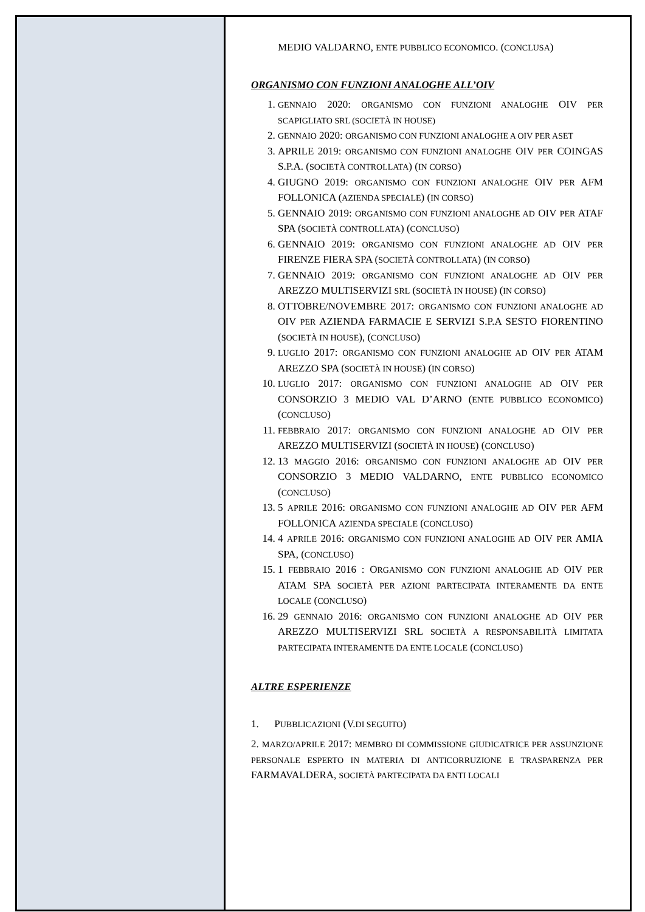MEDIO VALDARNO, ENTE PUBBLICO ECONOMICO. (CONCLUSA)
ORGANISMO CON FUNZIONI ANALOGHE ALL’OIV
1. GENNAIO 2020: ORGANISMO CON FUNZIONI ANALOGHE OIV PER SCAPIGLIATO SRL (SOCIETÀ IN HOUSE)
2. GENNAIO 2020: ORGANISMO CON FUNZIONI ANALOGHE A OIV PER ASET
3. APRILE 2019: ORGANISMO CON FUNZIONI ANALOGHE OIV PER COINGAS S.P.A. (SOCIETÀ CONTROLLATA) (IN CORSO)
4. GIUGNO 2019: ORGANISMO CON FUNZIONI ANALOGHE OIV PER AFM FOLLONICA (AZIENDA SPECIALE) (IN CORSO)
5. GENNAIO 2019: ORGANISMO CON FUNZIONI ANALOGHE AD OIV PER ATAF SPA (SOCIETÀ CONTROLLATA) (CONCLUSO)
6. GENNAIO 2019: ORGANISMO CON FUNZIONI ANALOGHE AD OIV PER FIRENZE FIERA SPA (SOCIETÀ CONTROLLATA) (IN CORSO)
7. GENNAIO 2019: ORGANISMO CON FUNZIONI ANALOGHE AD OIV PER AREZZO MULTISERVIZI SRL (SOCIETÀ IN HOUSE) (IN CORSO)
8. OTTOBRE/NOVEMBRE 2017: ORGANISMO CON FUNZIONI ANALOGHE AD OIV PER AZIENDA FARMACIE E SERVIZI S.P.A SESTO FIORENTINO (SOCIETÀ IN HOUSE), (CONCLUSO)
9. LUGLIO 2017: ORGANISMO CON FUNZIONI ANALOGHE AD OIV PER ATAM AREZZO SPA (SOCIETÀ IN HOUSE) (IN CORSO)
10. LUGLIO 2017: ORGANISMO CON FUNZIONI ANALOGHE AD OIV PER CONSORZIO 3 MEDIO VAL D’ARNO (ENTE PUBBLICO ECONOMICO) (CONCLUSO)
11. FEBBRAIO 2017: ORGANISMO CON FUNZIONI ANALOGHE AD OIV PER AREZZO MULTISERVIZI (SOCIETÀ IN HOUSE) (CONCLUSO)
12. 13 MAGGIO 2016: ORGANISMO CON FUNZIONI ANALOGHE AD OIV PER CONSORZIO 3 MEDIO VALDARNO, ENTE PUBBLICO ECONOMICO (CONCLUSO)
13. 5 APRILE 2016: ORGANISMO CON FUNZIONI ANALOGHE AD OIV PER AFM FOLLONICA AZIENDA SPECIALE (CONCLUSO)
14. 4 APRILE 2016: ORGANISMO CON FUNZIONI ANALOGHE AD OIV PER AMIA SPA, (CONCLUSO)
15. 1 FEBBRAIO 2016 : ORGANISMO CON FUNZIONI ANALOGHE AD OIV PER ATAM SPA SOCIETÀ PER AZIONI PARTECIPATA INTERAMENTE DA ENTE LOCALE (CONCLUSO)
16. 29 GENNAIO 2016: ORGANISMO CON FUNZIONI ANALOGHE AD OIV PER AREZZO MULTISERVIZI SRL SOCIETÀ A RESPONSABILITÀ LIMITATA PARTECIPATA INTERAMENTE DA ENTE LOCALE (CONCLUSO)
ALTRE ESPERIENZE
1. PUBBLICAZIONI (V.DI SEGUITO)
2. MARZO/APRILE 2017: MEMBRO DI COMMISSIONE GIUDICATRICE PER ASSUNZIONE PERSONALE ESPERTO IN MATERIA DI ANTICORRUZIONE E TRASPARENZA PER FARMAVALDERA, SOCIETÀ PARTECIPATA DA ENTI LOCALI